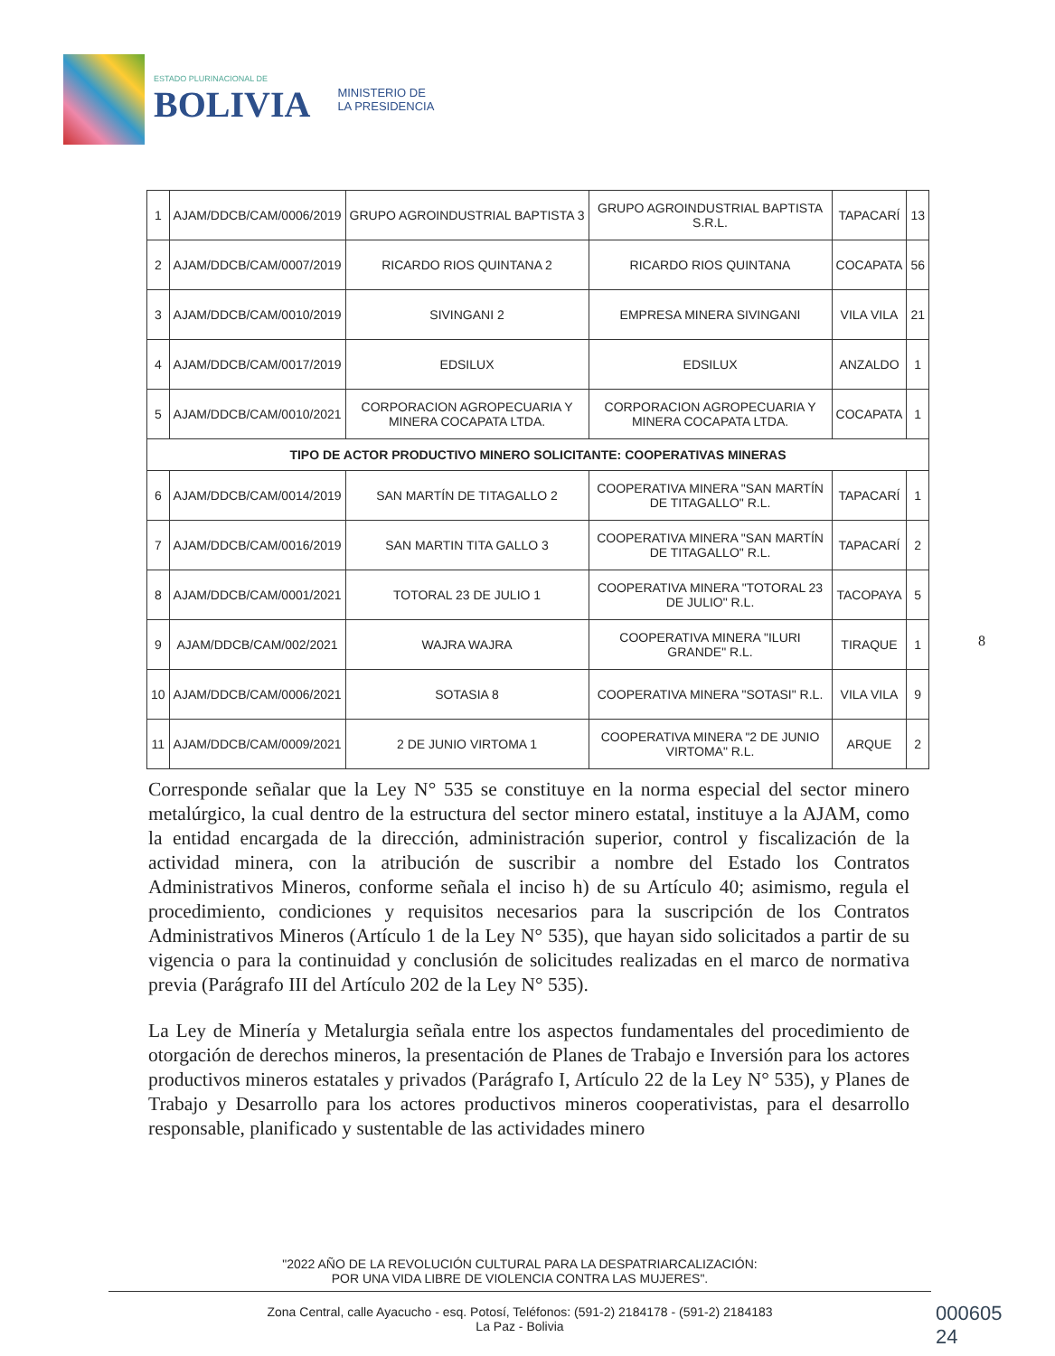ESTADO PLURINACIONAL DE
BOLIVIA
MINISTERIO DE
LA PRESIDENCIA
| 1 | AJAM/DDCB/CAM/0006/2019 | GRUPO AGROINDUSTRIAL BAPTISTA 3 | GRUPO AGROINDUSTRIAL BAPTISTA S.R.L. | TAPACARÍ | 13 |
| 2 | AJAM/DDCB/CAM/0007/2019 | RICARDO RIOS QUINTANA 2 | RICARDO RIOS QUINTANA | COCAPATA | 56 |
| 3 | AJAM/DDCB/CAM/0010/2019 | SIVINGANI 2 | EMPRESA MINERA SIVINGANI | VILA VILA | 21 |
| 4 | AJAM/DDCB/CAM/0017/2019 | EDSILUX | EDSILUX | ANZALDO | 1 |
| 5 | AJAM/DDCB/CAM/0010/2021 | CORPORACION AGROPECUARIA Y MINERA COCAPATA LTDA. | CORPORACION AGROPECUARIA Y MINERA COCAPATA LTDA. | COCAPATA | 1 |
| TIPO DE ACTOR PRODUCTIVO MINERO SOLICITANTE: COOPERATIVAS MINERAS | | | | | |
| 6 | AJAM/DDCB/CAM/0014/2019 | SAN MARTÍN DE TITAGALLO 2 | COOPERATIVA MINERA "SAN MARTÍN DE TITAGALLO" R.L. | TAPACARÍ | 1 |
| 7 | AJAM/DDCB/CAM/0016/2019 | SAN MARTIN TITA GALLO 3 | COOPERATIVA MINERA "SAN MARTÍN DE TITAGALLO" R.L. | TAPACARÍ | 2 |
| 8 | AJAM/DDCB/CAM/0001/2021 | TOTORAL 23 DE JULIO 1 | COOPERATIVA MINERA "TOTORAL 23 DE JULIO" R.L. | TACOPAYA | 5 |
| 9 | AJAM/DDCB/CAM/002/2021 | WAJRA WAJRA | COOPERATIVA MINERA "ILURI GRANDE" R.L. | TIRAQUE | 1 |
| 10 | AJAM/DDCB/CAM/0006/2021 | SOTASIA 8 | COOPERATIVA MINERA "SOTASI" R.L. | VILA VILA | 9 |
| 11 | AJAM/DDCB/CAM/0009/2021 | 2 DE JUNIO VIRTOMA 1 | COOPERATIVA MINERA "2 DE JUNIO VIRTOMA" R.L. | ARQUE | 2 |
8
Corresponde señalar que la Ley N° 535 se constituye en la norma especial del sector minero metalúrgico, la cual dentro de la estructura del sector minero estatal, instituye a la AJAM, como la entidad encargada de la dirección, administración superior, control y fiscalización de la actividad minera, con la atribución de suscribir a nombre del Estado los Contratos Administrativos Mineros, conforme señala el inciso h) de su Artículo 40; asimismo, regula el procedimiento, condiciones y requisitos necesarios para la suscripción de los Contratos Administrativos Mineros (Artículo 1 de la Ley N° 535), que hayan sido solicitados a partir de su vigencia o para la continuidad y conclusión de solicitudes realizadas en el marco de normativa previa (Parágrafo III del Artículo 202 de la Ley N° 535).
La Ley de Minería y Metalurgia señala entre los aspectos fundamentales del procedimiento de otorgación de derechos mineros, la presentación de Planes de Trabajo e Inversión para los actores productivos mineros estatales y privados (Parágrafo I, Artículo 22 de la Ley N° 535), y Planes de Trabajo y Desarrollo para los actores productivos mineros cooperativistas, para el desarrollo responsable, planificado y sustentable de las actividades minero
"2022 AÑO DE LA REVOLUCIÓN CULTURAL PARA LA DESPATRIARCALIZACIÓN:
POR UNA VIDA LIBRE DE VIOLENCIA CONTRA LAS MUJERES".
Zona Central, calle Ayacucho - esq. Potosí, Teléfonos: (591-2) 2184178 - (591-2) 2184183
La Paz - Bolivia
000605
24